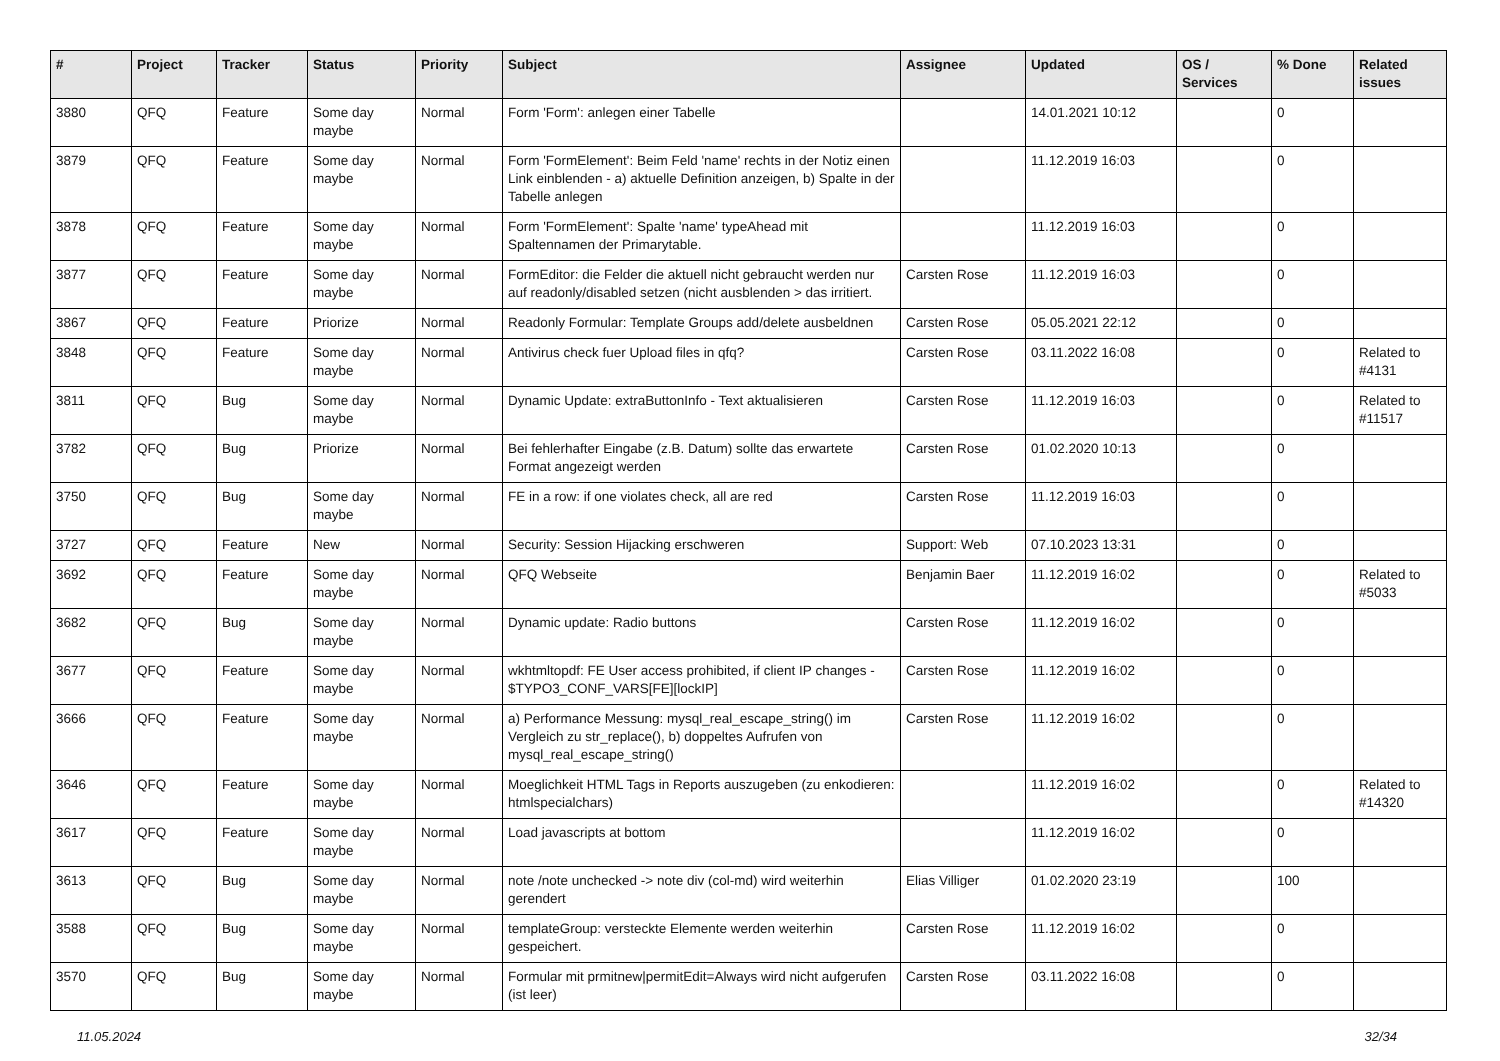| # | Project | Tracker | Status | Priority | Subject | Assignee | Updated | OS / Services | % Done | Related issues |
| --- | --- | --- | --- | --- | --- | --- | --- | --- | --- | --- |
| 3880 | QFQ | Feature | Some day maybe | Normal | Form 'Form': anlegen einer Tabelle | | 14.01.2021 10:12 | | 0 | |
| 3879 | QFQ | Feature | Some day maybe | Normal | Form 'FormElement': Beim Feld 'name' rechts in der Notiz einen Link einblenden - a) aktuelle Definition anzeigen, b) Spalte in der Tabelle anlegen | | 11.12.2019 16:03 | | 0 | |
| 3878 | QFQ | Feature | Some day maybe | Normal | Form 'FormElement': Spalte 'name' typeAhead mit Spaltennamen der Primarytable. | | 11.12.2019 16:03 | | 0 | |
| 3877 | QFQ | Feature | Some day maybe | Normal | FormEditor: die Felder die aktuell nicht gebraucht werden nur auf readonly/disabled setzen (nicht ausblenden > das irritiert. | Carsten Rose | 11.12.2019 16:03 | | 0 | |
| 3867 | QFQ | Feature | Priorize | Normal | Readonly Formular: Template Groups add/delete ausbeldnen | Carsten Rose | 05.05.2021 22:12 | | 0 | |
| 3848 | QFQ | Feature | Some day maybe | Normal | Antivirus check fuer Upload files in qfq? | Carsten Rose | 03.11.2022 16:08 | | 0 | Related to #4131 |
| 3811 | QFQ | Bug | Some day maybe | Normal | Dynamic Update: extraButtonInfo - Text aktualisieren | Carsten Rose | 11.12.2019 16:03 | | 0 | Related to #11517 |
| 3782 | QFQ | Bug | Priorize | Normal | Bei fehlerhafter Eingabe (z.B. Datum) sollte das erwartete Format angezeigt werden | Carsten Rose | 01.02.2020 10:13 | | 0 | |
| 3750 | QFQ | Bug | Some day maybe | Normal | FE in a row: if one violates check, all are red | Carsten Rose | 11.12.2019 16:03 | | 0 | |
| 3727 | QFQ | Feature | New | Normal | Security: Session Hijacking erschweren | Support: Web | 07.10.2023 13:31 | | 0 | |
| 3692 | QFQ | Feature | Some day maybe | Normal | QFQ Webseite | Benjamin Baer | 11.12.2019 16:02 | | 0 | Related to #5033 |
| 3682 | QFQ | Bug | Some day maybe | Normal | Dynamic update: Radio buttons | Carsten Rose | 11.12.2019 16:02 | | 0 | |
| 3677 | QFQ | Feature | Some day maybe | Normal | wkhtmltopdf: FE User access prohibited, if client IP changes - $TYPO3_CONF_VARS[FE][lockIP] | Carsten Rose | 11.12.2019 16:02 | | 0 | |
| 3666 | QFQ | Feature | Some day maybe | Normal | a) Performance Messung: mysql_real_escape_string() im Vergleich zu str_replace(), b) doppeltes Aufrufen von mysql_real_escape_string() | Carsten Rose | 11.12.2019 16:02 | | 0 | |
| 3646 | QFQ | Feature | Some day maybe | Normal | Moeglichkeit HTML Tags in Reports auszugeben (zu enkodieren: htmlspecialchars) | | 11.12.2019 16:02 | | 0 | Related to #14320 |
| 3617 | QFQ | Feature | Some day maybe | Normal | Load javascripts at bottom | | 11.12.2019 16:02 | | 0 | |
| 3613 | QFQ | Bug | Some day maybe | Normal | note /note unchecked -> note div (col-md) wird weiterhin gerendert | Elias Villiger | 01.02.2020 23:19 | | 100 | |
| 3588 | QFQ | Bug | Some day maybe | Normal | templateGroup: versteckte Elemente werden weiterhin gespeichert. | Carsten Rose | 11.12.2019 16:02 | | 0 | |
| 3570 | QFQ | Bug | Some day maybe | Normal | Formular mit prmitnew/permitEdit=Always wird nicht aufgerufen (ist leer) | Carsten Rose | 03.11.2022 16:08 | | 0 | |
11.05.2024 32/34